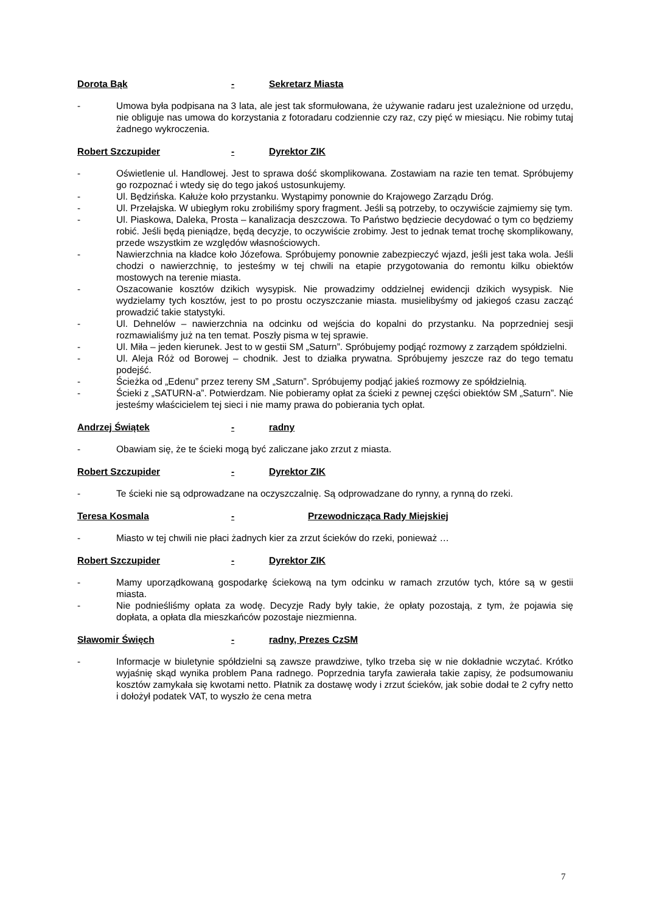Dorota Bąk - Sekretarz Miasta
- Umowa była podpisana na 3 lata, ale jest tak sformułowana, że używanie radaru jest uzależnione od urzędu, nie obliguje nas umowa do korzystania z fotoradaru codziennie czy raz, czy pięć w miesiącu. Nie robimy tutaj żadnego wykroczenia.
Robert Szczupider - Dyrektor ZIK
- Oświetlenie ul. Handlowej. Jest to sprawa dość skomplikowana. Zostawiam na razie ten temat. Spróbujemy go rozpoznać i wtedy się do tego jakoś ustosunkujemy.
- Ul. Będzińska. Kałuże koło przystanku. Wystąpimy ponownie do Krajowego Zarządu Dróg.
- Ul. Przełajska. W ubiegłym roku zrobiliśmy spory fragment. Jeśli są potrzeby, to oczywiście zajmiemy się tym.
- Ul. Piaskowa, Daleka, Prosta – kanalizacja deszczowa. To Państwo będziecie decydować o tym co będziemy robić. Jeśli będą pieniądze, będą decyzje, to oczywiście zrobimy. Jest to jednak temat trochę skomplikowany, przede wszystkim ze względów własnościowych.
- Nawierzchnia na kładce koło Józefowa. Spróbujemy ponownie zabezpieczyć wjazd, jeśli jest taka wola. Jeśli chodzi o nawierzchnię, to jesteśmy w tej chwili na etapie przygotowania do remontu kilku obiektów mostowych na terenie miasta.
- Oszacowanie kosztów dzikich wysypisk. Nie prowadzimy oddzielnej ewidencji dzikich wysypisk. Nie wydzielamy tych kosztów, jest to po prostu oczyszczanie miasta. musielibyśmy od jakiegoś czasu zacząć prowadzić takie statystyki.
- Ul. Dehnelów – nawierzchnia na odcinku od wejścia do kopalni do przystanku. Na poprzedniej sesji rozmawialiśmy już na ten temat. Poszły pisma w tej sprawie.
- Ul. Miła – jeden kierunek. Jest to w gestii SM „Saturn”. Spróbujemy podjąć rozmowy z zarządem spółdzielni.
- Ul. Aleja Róż od Borowej – chodnik. Jest to działka prywatna. Spróbujemy jeszcze raz do tego tematu podejść.
- Ścieżka od „Edenu” przez tereny SM „Saturn”. Spróbujemy podjąć jakieś rozmowy ze spółdzielnią.
- Ścieki z „SATURN-a”. Potwierdzam. Nie pobieramy opłat za ścieki z pewnej części obiektów SM „Saturn”. Nie jesteśmy właścicielem tej sieci i nie mamy prawa do pobierania tych opłat.
Andrzej Świątek - radny
- Obawiam się, że te ścieki mogą być zaliczane jako zrzut z miasta.
Robert Szczupider - Dyrektor ZIK
- Te ścieki nie są odprowadzane na oczyszczalnię. Są odprowadzane do rynny, a rynną do rzeki.
Teresa Kosmala - Przewodnicząca Rady Miejskiej
- Miasto w tej chwili nie płaci żadnych kier za zrzut ścieków do rzeki, ponieważ …
Robert Szczupider - Dyrektor ZIK
- Mamy uporządkowaną gospodarkę ściekową na tym odcinku w ramach zrzutów tych, które są w gestii miasta.
- Nie podnieśliśmy opłata za wodę. Decyzje Rady były takie, że opłaty pozostają, z tym, że pojawia się dopłata, a opłata dla mieszkańców pozostaje niezmienna.
Sławomir Święch - radny, Prezes CzSM
- Informacje w biuletynie spółdzielni są zawsze prawdziwe, tylko trzeba się w nie dokładnie wczytać. Krótko wyjaśnię skąd wynika problem Pana radnego. Poprzednia taryfa zawierała takie zapisy, że podsumowaniu kosztów zamykała się kwotami netto. Płatnik za dostawę wody i zrzut ścieków, jak sobie dodał te 2 cyfry netto i dołożył podatek VAT, to wyszło że cena metra
7